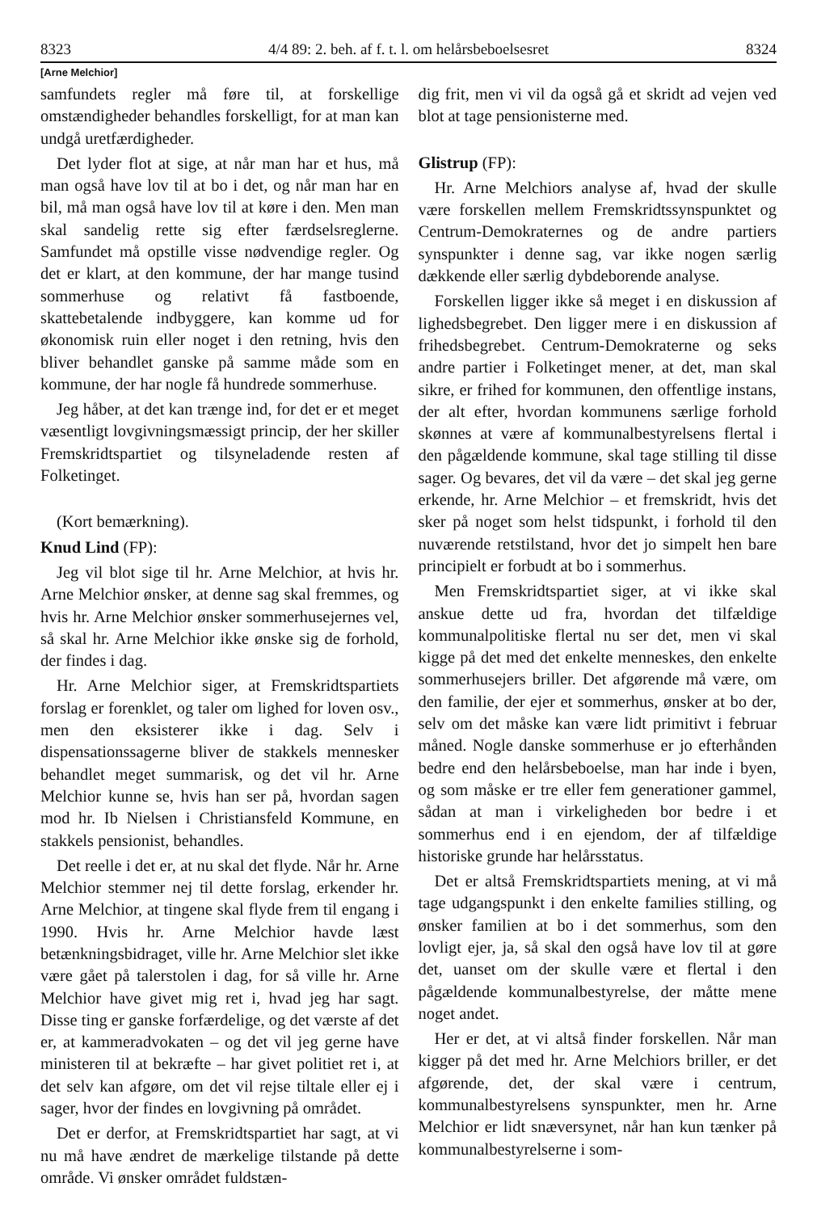8323 4/4 89: 2. beh. af f. t. l. om helårsbeboelsesret 8324
[Arne Melchior]
samfundets regler må føre til, at forskellige omstændigheder behandles forskelligt, for at man kan undgå uretfærdigheder.
Det lyder flot at sige, at når man har et hus, må man også have lov til at bo i det, og når man har en bil, må man også have lov til at køre i den. Men man skal sandelig rette sig efter færdselsreglerne. Samfundet må opstille visse nødvendige regler. Og det er klart, at den kommune, der har mange tusind sommerhuse og relativt få fastboende, skattebetalende indbyggere, kan komme ud for økonomisk ruin eller noget i den retning, hvis den bliver behandlet ganske på samme måde som en kommune, der har nogle få hundrede sommerhuse.
Jeg håber, at det kan trænge ind, for det er et meget væsentligt lovgivningsmæssigt princip, der her skiller Fremskridtspartiet og tilsyneladende resten af Folketinget.
(Kort bemærkning).
Knud Lind (FP):
Jeg vil blot sige til hr. Arne Melchior, at hvis hr. Arne Melchior ønsker, at denne sag skal fremmes, og hvis hr. Arne Melchior ønsker sommerhusejernes vel, så skal hr. Arne Melchior ikke ønske sig de forhold, der findes i dag.
Hr. Arne Melchior siger, at Fremskridtspartiets forslag er forenklet, og taler om lighed for loven osv., men den eksisterer ikke i dag. Selv i dispensationssagerne bliver de stakkels mennesker behandlet meget summarisk, og det vil hr. Arne Melchior kunne se, hvis han ser på, hvordan sagen mod hr. Ib Nielsen i Christiansfeld Kommune, en stakkels pensionist, behandles.
Det reelle i det er, at nu skal det flyde. Når hr. Arne Melchior stemmer nej til dette forslag, erkender hr. Arne Melchior, at tingene skal flyde frem til engang i 1990. Hvis hr. Arne Melchior havde læst betænkningsbidraget, ville hr. Arne Melchior slet ikke være gået på talerstolen i dag, for så ville hr. Arne Melchior have givet mig ret i, hvad jeg har sagt. Disse ting er ganske forfærdelige, og det værste af det er, at kammeradvokaten – og det vil jeg gerne have ministeren til at bekræfte – har givet politiet ret i, at det selv kan afgøre, om det vil rejse tiltale eller ej i sager, hvor der findes en lovgivning på området.
Det er derfor, at Fremskridtspartiet har sagt, at vi nu må have ændret de mærkelige tilstande på dette område. Vi ønsker området fuldstæn-
dig frit, men vi vil da også gå et skridt ad vejen ved blot at tage pensionisterne med.
Glistrup (FP):
Hr. Arne Melchiors analyse af, hvad der skulle være forskellen mellem Fremskridtssynspunktet og Centrum-Demokraternes og de andre partiers synspunkter i denne sag, var ikke nogen særlig dækkende eller særlig dybdeborende analyse.
Forskellen ligger ikke så meget i en diskussion af lighedsbegrebet. Den ligger mere i en diskussion af frihedsbegrebet. Centrum-Demokraterne og seks andre partier i Folketinget mener, at det, man skal sikre, er frihed for kommunen, den offentlige instans, der alt efter, hvordan kommunens særlige forhold skønnes at være af kommunalbestyrelsens flertal i den pågældende kommune, skal tage stilling til disse sager. Og bevares, det vil da være – det skal jeg gerne erkende, hr. Arne Melchior – et fremskridt, hvis det sker på noget som helst tidspunkt, i forhold til den nuværende retstilstand, hvor det jo simpelt hen bare principielt er forbudt at bo i sommerhus.
Men Fremskridtspartiet siger, at vi ikke skal anskue dette ud fra, hvordan det tilfældige kommunalpolitiske flertal nu ser det, men vi skal kigge på det med det enkelte menneskes, den enkelte sommerhusejers briller. Det afgørende må være, om den familie, der ejer et sommerhus, ønsker at bo der, selv om det måske kan være lidt primitivt i februar måned. Nogle danske sommerhuse er jo efterhånden bedre end den helårsbeboelse, man har inde i byen, og som måske er tre eller fem generationer gammel, sådan at man i virkeligheden bor bedre i et sommerhus end i en ejendom, der af tilfældige historiske grunde har helårsstatus.
Det er altså Fremskridtspartiets mening, at vi må tage udgangspunkt i den enkelte families stilling, og ønsker familien at bo i det sommerhus, som den lovligt ejer, ja, så skal den også have lov til at gøre det, uanset om der skulle være et flertal i den pågældende kommunalbestyrelse, der måtte mene noget andet.
Her er det, at vi altså finder forskellen. Når man kigger på det med hr. Arne Melchiors briller, er det afgørende, det, der skal være i centrum, kommunalbestyrelsens synspunkter, men hr. Arne Melchior er lidt snæversynet, når han kun tænker på kommunalbestyrelserne i som-